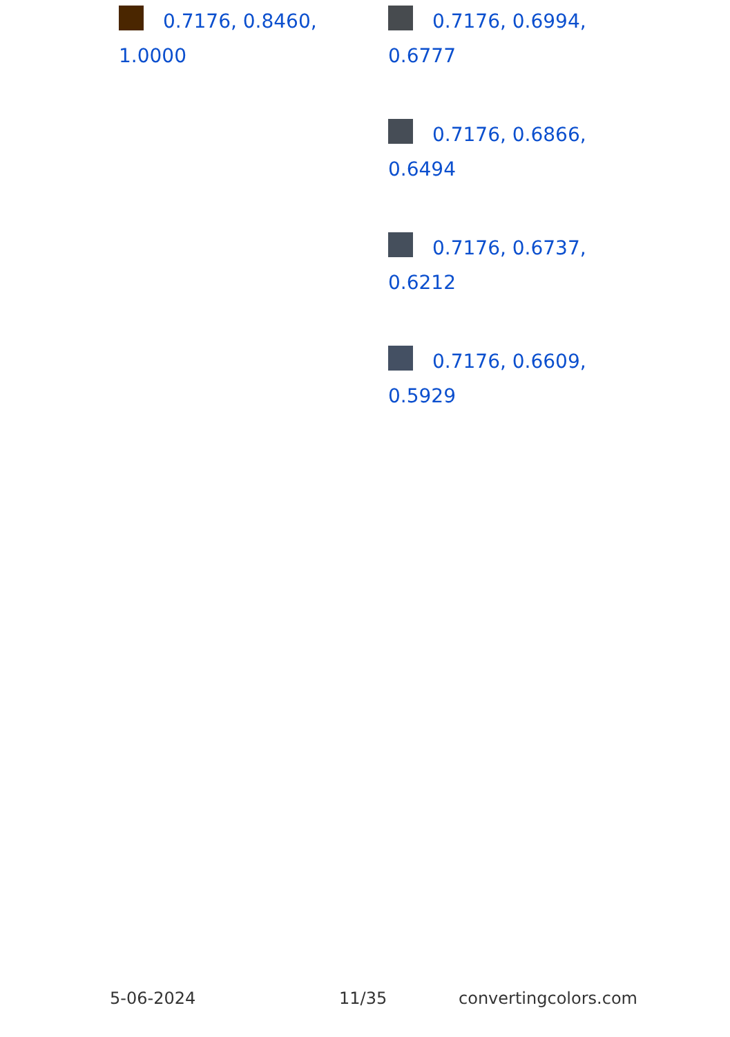0.7176, 0.8460, 1.0000 0.7176, 0.6994, 0.6777
0.7176, 0.6866, 0.6494
0.7176, 0.6737, 0.6212
0.7176, 0.6609, 0.5929
5-06-2024 11/35 convertingcolors.com